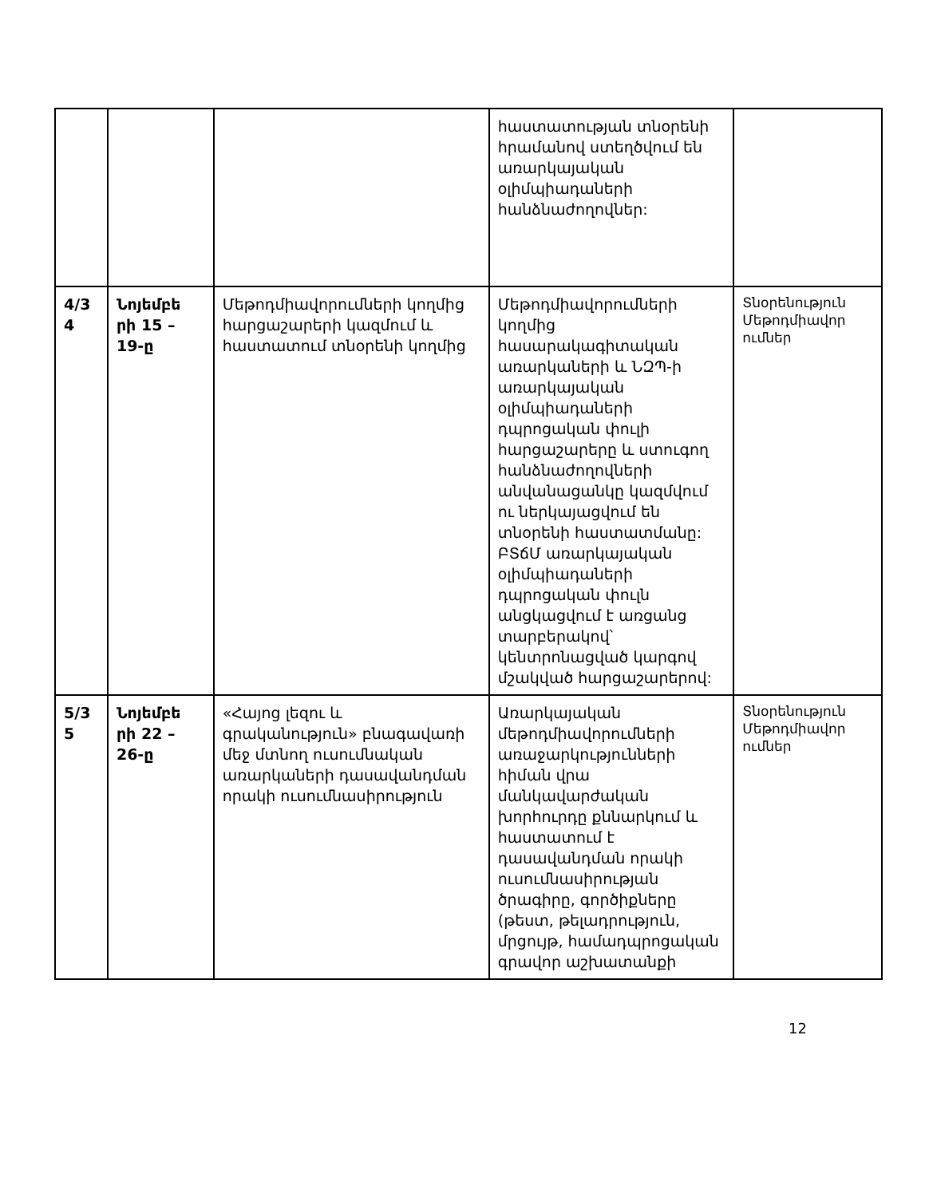| | | | հաստատության տնօրենի հրամանով ստեղծվում են առարկայական օլիմպիադաների հանձնաժողովներ: | |
| 4/3 4 | Նոյեմբե րի 15 – 19-ը | Մեթոդմիավորումների կողմից հարցաշարերի կազմում և հաստատում տնօրենի կողմից | Մեթոդմիավորումների կողմից հասարակագիտական առարկաների և ՆԶՊ-ի առարկայական օլիմպիադաների դպրոցական փուլի հարցաշարերը և ստուգող հանձնաժողովների անվանացանկը կազմվում ու ներկայացվում են տնօրենի հաստատմանը: ԲՏճՄ առարկայական օլիմպիադաների դպրոցական փուլն անցկացվում է առցանց տարբերակով՝ կենտրոնացված կարգով մշակված հարցաշարերով: | Տնօրենություն Մեթոդմիավոր ումներ |
| 5/3 5 | Նոյեմբե րի 22 – 26-ը | «Հայոց լեզու և գրականություն» բնագավառի մեջ մտնող ուսումնական առարկաների դասավանդման որակի ուսումնասիրություն | Առարկայական մեթոդմիավորումների առաջարկությունների հիման վրա մանկավարժական խորհուրդը քննարկում և հաստատում է դասավանդման որակի ուսումնասիրության ծրագիրը, գործիքները (թեստ, թելադրություն, մրցույթ, համադպրոցական գրավոր աշխատանքի | Տնօրենություն Մեթոդմիավոր ումներ |
12